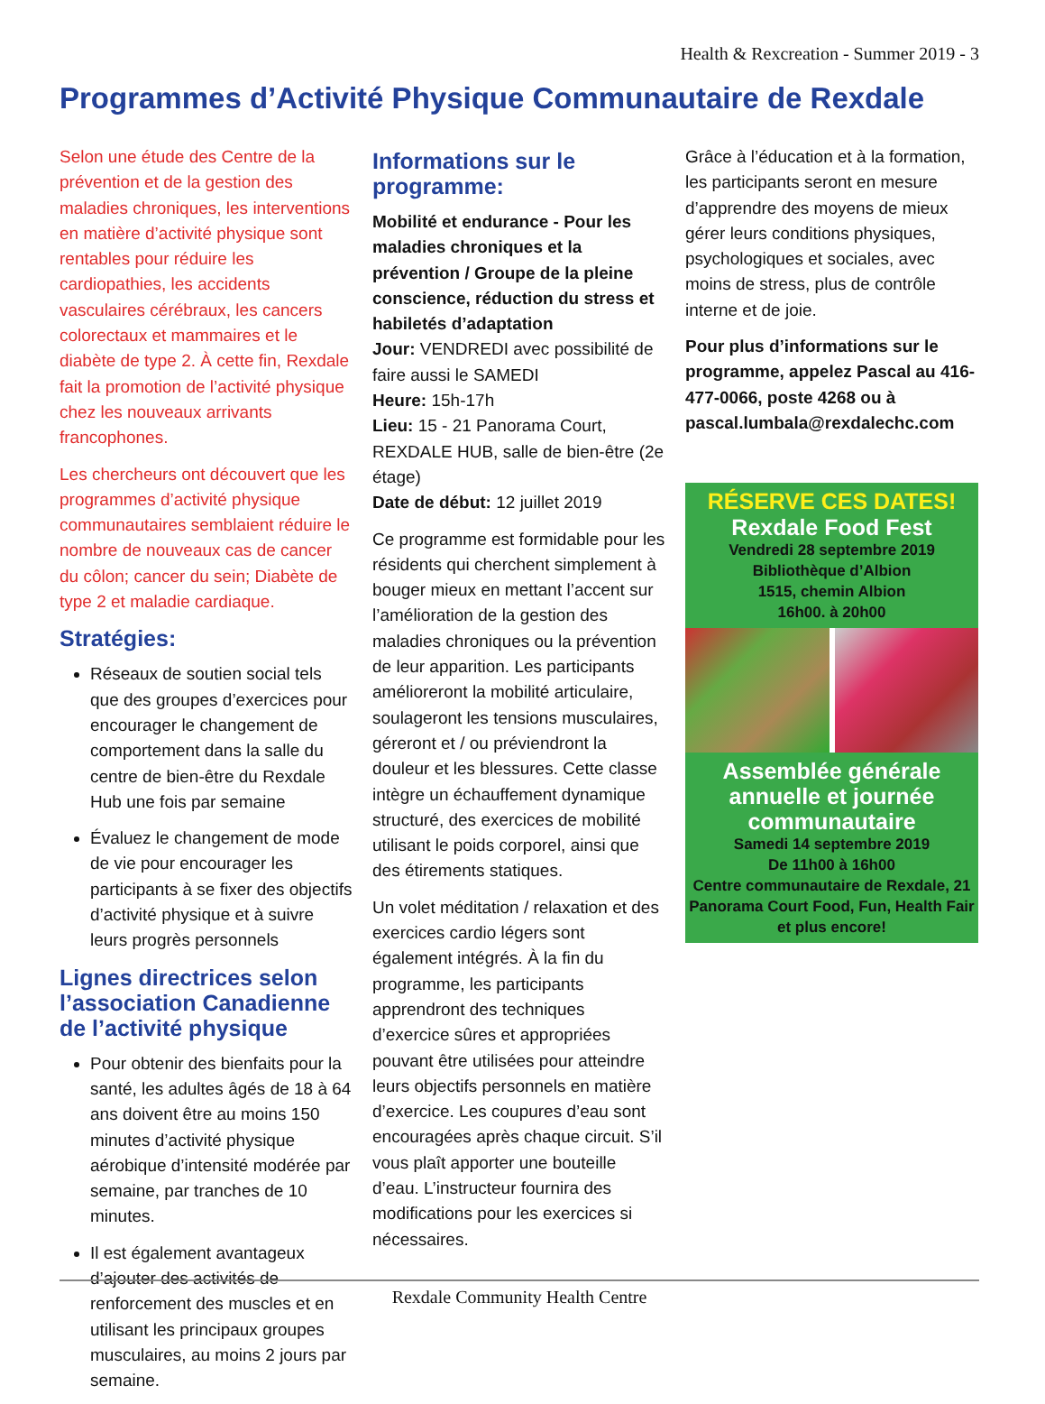Health & Rexcreation - Summer 2019 - 3
Programmes d’Activité Physique Communautaire de Rexdale
Selon une étude des Centre de la prévention et de la gestion des maladies chroniques, les interventions en matière d’activité physique sont rentables pour réduire les cardiopathies, les accidents vasculaires cérébraux, les cancers colorectaux et mammaires et le diabète de type 2. À cette fin, Rexdale fait la promotion de l’activité physique chez les nouveaux arrivants francophones.
Les chercheurs ont découvert que les programmes d’activité physique communautaires semblaient réduire le nombre de nouveaux cas de cancer du côlon; cancer du sein; Diabète de type 2 et maladie cardiaque.
Stratégies:
Réseaux de soutien social tels que des groupes d’exercices pour encourager le changement de comportement dans la salle du centre de bien-être du Rexdale Hub une fois par semaine
Évaluez le changement de mode de vie pour encourager les participants à se fixer des objectifs d’activité physique et à suivre leurs progrès personnels
Lignes directrices selon l’association Canadienne de l’activité physique
Pour obtenir des bienfaits pour la santé, les adultes âgés de 18 à 64 ans doivent être au moins 150 minutes d’activité physique aérobique d’intensité modérée par semaine, par tranches de 10 minutes.
Il est également avantageux d’ajouter des activités de renforcement des muscles et en utilisant les principaux groupes musculaires, au moins 2 jours par semaine.
Informations sur le programme:
Mobilité et endurance - Pour les maladies chroniques et la prévention / Groupe de la pleine conscience, réduction du stress et habiletés d’adaptation
Jour: VENDREDI avec possibilité de faire aussi le SAMEDI
Heure: 15h-17h
Lieu: 15 - 21 Panorama Court, REXDALE HUB, salle de bien-être (2e étage)
Date de début: 12 juillet 2019
Ce programme est formidable pour les résidents qui cherchent simplement à bouger mieux en mettant l’accent sur l’amélioration de la gestion des maladies chroniques ou la prévention de leur apparition. Les participants amélioreront la mobilité articulaire, soulageront les tensions musculaires, géreront et / ou préviendront la douleur et les blessures. Cette classe intègre un échauffement dynamique structuré, des exercices de mobilité utilisant le poids corporel, ainsi que des étirements statiques.
Un volet méditation / relaxation et des exercices cardio légers sont également intégrés. À la fin du programme, les participants apprendront des techniques d’exercice sûres et appropriées pouvant être utilisées pour atteindre leurs objectifs personnels en matière d’exercice. Les coupures d’eau sont encouragées après chaque circuit. S’il vous plaît apporter une bouteille d’eau. L’instructeur fournira des modifications pour les exercices si nécessaires.
Grâce à l’éducation et à la formation, les participants seront en mesure d’apprendre des moyens de mieux gérer leurs conditions physiques, psychologiques et sociales, avec moins de stress, plus de contrôle interne et de joie.
Pour plus d’informations sur le programme, appelez Pascal au 416-477-0066, poste 4268 ou à pascal.lumbala@rexdalechc.com
RÉSERVE CES DATES!
Rexdale Food Fest
Vendredi 28 septembre 2019
Bibliothèque d’Albion
1515, chemin Albion
16h00. à 20h00
Assemblée générale annuelle et journée communautaire
Samedi 14 septembre 2019
De 11h00 à 16h00
Centre communautaire de Rexdale, 21 Panorama Court Food, Fun, Health Fair et plus encore!
Rexdale Community Health Centre